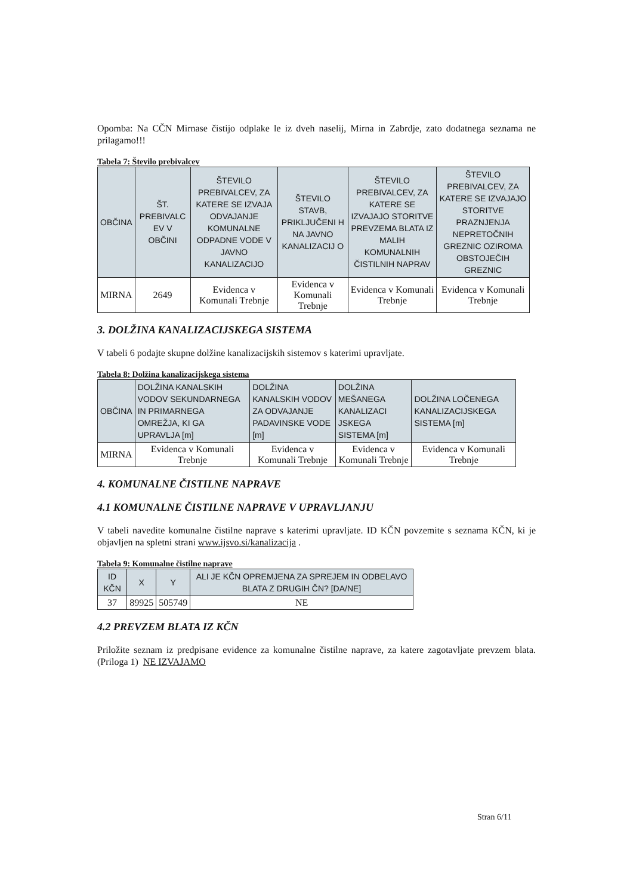Opomba: Na CČN Mirnase čistijo odplake le iz dveh naselij, Mirna in Zabrdje, zato dodatnega seznama ne prilagamo!!!
Tabela 7: Število prebivalcev
| OBČINA | ŠT. PREBIVALC EV V OBČINI | ŠTEVILO PREBIVALCEV, ZA KATERE SE IZVAJA ODVAJANJE KOMUNALNE ODPADNE VODE V JAVNO KANALIZACIJO | ŠTEVILO STAVB, PRIKLJUČENI H NA JAVNO KANALIZACIJ O | ŠTEVILO PREBIVALCEV, ZA KATERE SE IZVAJAJO STORITVE PREVZEMA BLATA IZ MALIH KOMUNALNIH ČISTILNIH NAPRAV | ŠTEVILO PREBIVALCEV, ZA KATERE SE IZVAJAJO STORITVE PRAZNJENJA NEPRETOČNIH GREZNIC OZIROMA OBSTOJEČIH GREZNIC |
| --- | --- | --- | --- | --- | --- |
| MIRNA | 2649 | Evidenca v Komunali Trebnje | Evidenca v Komunali Trebnje | Evidenca v Komunali Trebnje | Evidenca v Komunali Trebnje |
3. DOLŽINA KANALIZACIJSKEGA SISTEMA
V tabeli 6 podajte skupne dolžine kanalizacijskih sistemov s katerimi upravljate.
Tabela 8: Dolžina kanalizacijskega sistema
| OBČINA | DOLŽINA KANALSKIH VODOV SEKUNDARNEGA IN PRIMARNEGA OMREŽJA, KI GA UPRAVLJA [m] | DOLŽINA KANALSKIH VODOV ZA ODVAJANJE PADAVINSKE VODE [m] | DOLŽINA MEŠANEGA KANALIZACI JSKEGA SISTEMA [m] | DOLŽINA LOČENEGA KANALIZACIJSKEGA SISTEMA [m] |
| --- | --- | --- | --- | --- |
| MIRNA | Evidenca v Komunali Trebnje | Evidenca v Komunali Trebnje | Evidenca v Komunali Trebnje | Evidenca v Komunali Trebnje |
4. KOMUNALNE ČISTILNE NAPRAVE
4.1 KOMUNALNE ČISTILNE NAPRAVE V UPRAVLJANJU
V tabeli navedite komunalne čistilne naprave s katerimi upravljate. ID KČN povzemite s seznama KČN, ki je objavljen na spletni strani www.ijsvo.si/kanalizacija .
Tabela 9: Komunalne čistilne naprave
| ID KČN | X | Y | ALI JE KČN OPREMJENA ZA SPREJEM IN ODBELAVO BLATA Z DRUGIH ČN? [DA/NE] |
| --- | --- | --- | --- |
| 37 | 89925 | 505749 | NE |
4.2 PREVZEM BLATA IZ KČN
Priložite seznam iz predpisane evidence za komunalne čistilne naprave, za katere zagotavljate prevzem blata. (Priloga 1) NE IZVAJAMO
Stran 6/11